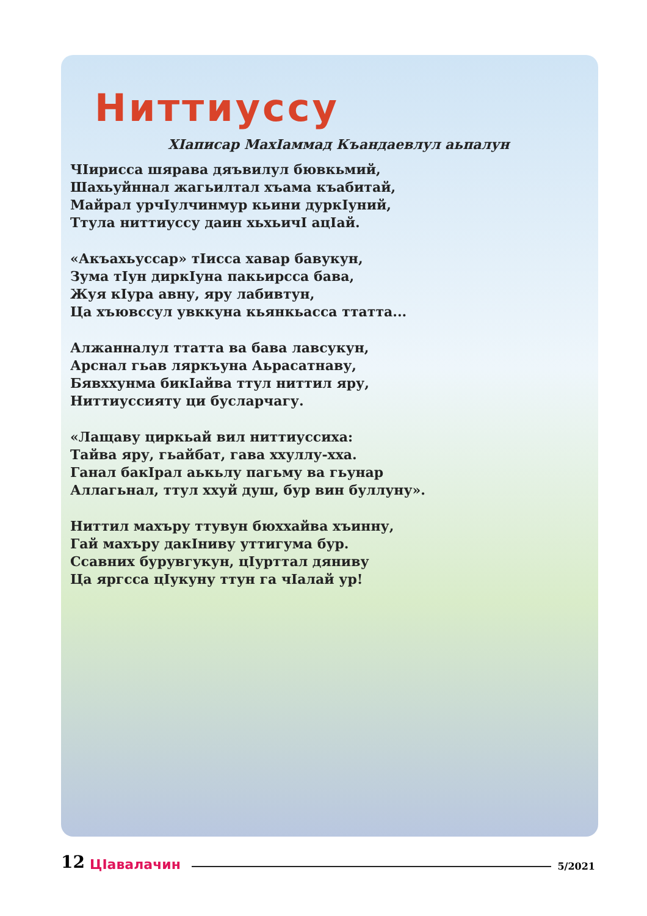Ниттиуссу
ХӀаписар МахӀаммад Къандаевлул аьпалун
ЧӀирисса шярава дяъвилул бювкьмий,
Шахьуйннал жагьилтал хъама къабитай,
Майрал урчӀулчинмур кьини дуркӀуний,
Ттула ниттиуссу даин хьхьичӀ ацӀай.
«Акъахьуссар» тӀисса хавар бавукун,
Зума тӀун диркӀуна пакьирсса бава,
Жуя кӀура авну, яру лабивтун,
Ца хъювссул увккуна кьянкьасса ттатта...
Алжанналул ттатта ва бава лавсукун,
Арснал гьав ляркъуна Аьрасатнаву,
Бявххунма бикӀайва ттул ниттил яру,
Ниттиуссияту ци бусларчагу.
«Лащаву циркьай вил ниттиуссиха:
Тайва яру, гьайбат, гава ххуллу-хха.
Ганал бакӀрал аькьлу пагьму ва гьунар
Аллагьнал, ттул ххуй душ, бур вин буллуну».
Ниттил махъру ттувун бюххайва хъинну,
Гай махъру дакӀниву уттигума бур.
Ссавних бурувгукун, цӀурттал дяниву
Ца яргсса цӀукуну ттун га чӀалай ур!
12 ЦӀавалачин 5/2021